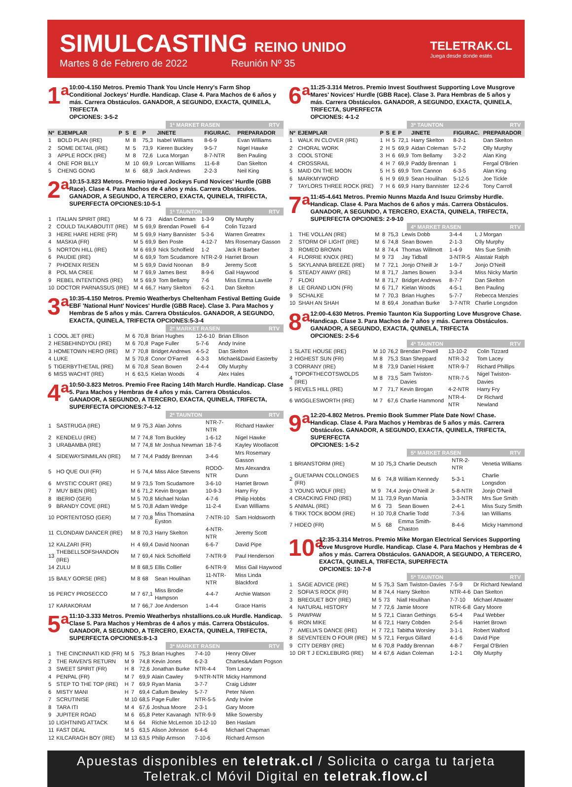SIMULCASTING REINO UNIDO
Martes 8 de Febrero de 2022 Reunión Nº 35
TELETRAK.CL
Juega desde donde estés
1ª
10:00-4.150 Metros. Premio Thank You Uncle Henry's Farm Shop Conditional Jockeys' Hurdle. Handicap. Clase 4. Para Machos de 6 años y más. Carrera Obstáculos. GANADOR, A SEGUNDO, EXACTA, QUINELA, TRIFECTA
OPCIONES: 3-5-2
1ª MARKET RASEN RTV
| Nº | EJEMPLAR | P | S | E | P | JINETE | FIGURAC. | PREPARADOR |
| --- | --- | --- | --- | --- | --- | --- | --- | --- |
| 1 | BOLD PLAN (IRE) | | M | 8 | 75,3 | Isabel Williams | 8-6-9 | Evan Williams |
| 2 | SOME DETAIL (IRE) | | M | 5 | 73,9 | Kieren Buckley | 9-5-7 | Nigel Hawke |
| 3 | APPLE ROCK (IRE) | | M | 8 | 72,6 | Luca Morgan | 8-7-NTR | Ben Pauling |
| 4 | ONE FOR BILLY | | M | 10 | 69,9 | Lorcan Williams | 11-6-8 | Dan Skelton |
| 5 | CHENG GONG | | M | 6 | 68,9 | Jack Andrews | 2-2-3 | Neil King |
2ª
10:15-3.823 Metros. Premio Injured Jockeys Fund Novices' Hurdle (GBB Race). Clase 4. Para Machos de 4 años y más. Carrera Obstáculos. GANADOR, A SEGUNDO, A TERCERO, EXACTA, QUINELA, TRIFECTA, SUPERFECTA OPCIONES:10-5-1
1ª TAUNTON RTV
| 1 | ITALIAN SPIRIT (IRE) | M | 6 | 73 | Aidan Coleman | 1-3-9 | Olly Murphy |
| 2 | COULD TALKABOUTIT (IRE) | M | 5 | 69,9 | Brendan Powell | 6-4 | Colin Tizzard |
| 3 | HERE HARE HERE (FR) | M | 5 | 69,9 | Harry Bannister | 5-3-6 | Warren Greatrex |
| 4 | MASKIA (FR) | M | 5 | 69,9 | Ben Poste | 4-12-7 | Mrs Rosemary Gasson |
| 5 | NORTON HILL (IRE) | M | 6 | 69,9 | Nick Scholfield | 1-2 | Jack R Barber |
| 6 | PAUDIE (IRE) | M | 6 | 69,9 | Tom Scudamore | NTR-2-9 | Harriet Brown |
| 7 | PHOENIX RISEN | M | 5 | 69,9 | David Noonan | 8-9 | Jeremy Scott |
| 8 | POL MA CREE | M | 7 | 69,9 | James Best | 8-9-6 | Gail Haywood |
| 9 | REBEL INTENTIONS (IRE) | M | 5 | 69,9 | Tom Bellamy | 7-6 | Miss Emma Lavelle |
| 10 | DOCTOR PARNASSUS (IRE) | M | 4 | 66,7 | Harry Skelton | 6-2-1 | Dan Skelton |
3ª
10:35-4.150 Metros. Premio Weatherbys Cheltenham Festival Betting Guide EBF 'National Hunt' Novices' Hurdle (GBB Race). Clase 3. Para Machos y Hembras de 5 años y más. Carrera Obstáculos. GANADOR, A SEGUNDO, EXACTA, QUINELA, TRIFECTA OPCIONES:5-3-4
2ª MARKET RASEN RTV
| 1 | COOL JET (IRE) | M | 6 | 70,8 | Brian Hughes | 12-6-10 | Brian Ellison |
| 2 | HESBEHINDYOU (IRE) | M | 6 | 70,8 | Page Fuller | 5-7-6 | Andy Irvine |
| 3 | HOMETOWN HERO (IRE) | M | 7 | 70,8 | Bridget Andrews | 4-5-2 | Dan Skelton |
| 4 | LUKE | M | 5 | 70,8 | Conor O'Farrell | 4-3-3 | Michael&David Easterby |
| 5 | TIGERBYTHETAIL (IRE) | M | 6 | 70,8 | Sean Bowen | 2-4-4 | Olly Murphy |
| 6 | MISS WACHIT (IRE) | H | 6 | 63,5 | Kielan Woods | 4 | Alex Hales |
4ª
10:50-3.823 Metros. Premio Free Racing 14th March Hurdle. Handicap. Clase 5. Para Machos y Hembras de 4 años y más. Carrera Obstáculos. GANADOR, A SEGUNDO, A TERCERO, EXACTA, QUINELA, TRIFECTA, SUPERFECTA OPCIONES:7-4-12
2ª TAUNTON RTV
| 1 | SASTRUGA (IRE) | M | 9 | 75,3 | Alan Johns | NTR-7-NTR | Richard Hawker |
| 2 | KENDELU (IRE) | M | 7 | 74,8 | Tom Buckley | 1-6-12 | Nigel Hawke |
| 3 | URABAMBA (IRE) | M | 7 | 74,8 | Mr Joshua Newman | 18-7-6 | Kayley Woollacott |
| 4 | SIDEWAYSINMILAN (IRE) | M | 7 | 74,4 | Paddy Brennan | 3-4-6 | Mrs Rosemary Gasson |
| 5 | HO QUE OUI (FR) | H | 5 | 74,4 | Miss Alice Stevens | RODÓ-NTR | Mrs Alexandra Dunn |
| 6 | MYSTIC COURT (IRE) | M | 9 | 73,5 | Tom Scudamore | 3-6-10 | Harriet Brown |
| 7 | MUY BIEN (IRE) | M | 6 | 71,2 | Kevin Brogan | 10-9-3 | Harry Fry |
| 8 | IBERIO (GER) | M | 5 | 70,8 | Michael Nolan | 4-7-6 | Philip Hobbs |
| 9 | BRANDY COVE (IRE) | M | 5 | 70,8 | Adam Wedge | 11-2-4 | Evan Williams |
| 10 | PORTENTOSO (GER) | M | 7 | 70,8 | Miss Thomasina Eyston | 7-NTR-10 | Sam Holdsworth |
| 11 | CLONDAW DANCER (IRE) | M | 8 | 70,3 | Harry Skelton | 4-NTR-NTR | Jeremy Scott |
| 12 | KALZARI (FR) | H | 4 | 69,4 | David Noonan | 6-6-7 | David Pipe |
| 13 | THEBELLSOFSHANDON (IRE) | M | 7 | 69,4 | Nick Scholfield | 7-NTR-9 | Paul Henderson |
| 14 | ZULU | M | 8 | 68,5 | Ellis Collier | 6-NTR-9 | Miss Gail Haywood |
| 15 | BAILY GORSE (IRE) | M | 8 | 68 | Sean Houlihan | 11-NTR-NTR | Miss Linda Blackford |
| 16 | PERCY PROSECCO | M | 7 | 67,1 | Miss Brodie Hampson | 4-4-7 | Archie Watson |
| 17 | KARAKORAM | M | 7 | 66,7 | Joe Anderson | 1-4-4 | Grace Harris |
5ª
11:10-3.333 Metros. Premio Weatherbys nhstallions.co.uk Hurdle. Handicap. Clase 5. Para Machos y Hembras de 4 años y más. Carrera Obstáculos. GANADOR, A SEGUNDO, A TERCERO, EXACTA, QUINELA, TRIFECTA, SUPERFECTA OPCIONES:8-1-3
3ª MARKET RASEN RTV
| 1 | THE CINCINNATI KID (FR) | M | 5 | 75,3 | Brian Hughes | 7-4-10 | Henry Oliver |
| 2 | THE RAVEN'S RETURN | M | 9 | 74,8 | Kevin Jones | 6-2-3 | Charles&Adam Pogson |
| 3 | SWEET SPIRIT (FR) | H | 8 | 72,6 | Jonathan Burke | NTR-4-4 | Tom Lacey |
| 4 | PENPAL (FR) | M | 7 | 69,9 | Alain Cawley | 9-NTR-NTR | Micky Hammond |
| 5 | STEP TO THE TOP (IRE) | H | 7 | 69,9 | Ryan Mania | 3-7-7 | Craig Lidster |
| 6 | MISTY MANI | H | 7 | 69,4 | Callum Bewley | 5-7-7 | Peter Niven |
| 7 | SCRUTINISE | M | 10 | 68,5 | Page Fuller | NTR-5-5 | Andy Irvine |
| 8 | TARA ITI | M | 4 | 67,6 | Joshua Moore | 2-3-1 | Gary Moore |
| 9 | JUPITER ROAD | M | 6 | 65,8 | Peter Kavanagh | NTR-9-9 | Mike Sowersby |
| 10 | LIGHTNING ATTACK | M | 6 | 64 | Richie McLernon | 10-12-10 | Ben Haslam |
| 11 | FAST DEAL | M | 5 | 63,5 | Alison Johnson | 6-4-6 | Michael Chapman |
| 12 | KILCARAGH BOY (IRE) | M | 13 | 63,5 | Philip Armson | 7-10-6 | Richard Armson |
6ª
11:25-3.314 Metros. Premio Invest Southwest Supporting Love Musgrove Mares' Novices' Hurdle (GBB Race). Clase 3. Para Hembras de 5 años y más. Carrera Obstáculos. GANADOR, A SEGUNDO, EXACTA, QUINELA, TRIFECTA, SUPERFECTA
OPCIONES: 4-1-2
3ª TAUNTON RTV
| Nº | EJEMPLAR | P | S | E | P | JINETE | FIGURAC. | PREPARADOR |
| --- | --- | --- | --- | --- | --- | --- | --- | --- |
| 1 | WALK IN CLOVER (IRE) | 1 | H | 5 | 72,1 | Harry Skelton | 8-2-1 | Dan Skelton |
| 2 | CHORAL WORK | 2 | H | 5 | 69,9 | Aidan Coleman | 5-7-2 | Olly Murphy |
| 3 | COOL STONE | 3 | H | 6 | 69,9 | Tom Bellamy | 3-2-2 | Alan King |
| 4 | CROSSRAIL | 4 | H | 7 | 69,9 | Paddy Brennan | 1 | Fergal O'Brien |
| 5 | MAID ON THE MOON | 5 | H | 5 | 69,9 | Tom Cannon | 6-3-5 | Alan King |
| 6 | MARKMYWORD | 6 | H | 9 | 69,9 | Sean Houlihan | 5-12-5 | Joe Tickle |
| 7 | TAYLORS THREE ROCK (IRE) | 7 | H | 6 | 69,9 | Harry Bannister | 12-2-6 | Tony Carroll |
7ª
11:45-4.641 Metros. Premio Nunns Mazda And Isuzu Grimsby Hurdle. Handicap. Clase 4. Para Machos de 6 años y más. Carrera Obstáculos. GANADOR, A SEGUNDO, A TERCERO, EXACTA, QUINELA, TRIFECTA, SUPERFECTA OPCIONES: 2-9-10
4ª MARKET RASEN RTV
| 1 | THE VOLLAN (IRE) | M | 8 | 75,3 | Lewis Dobb | 3-4-4 | L J Morgan |
| 2 | STORM OF LIGHT (IRE) | M | 6 | 74,8 | Sean Bowen | 2-1-3 | Olly Murphy |
| 3 | ROMEO BROWN | M | 8 | 74,4 | Thomas Willmott | 1-4-9 | Mrs Sue Smith |
| 4 | FLORRIE KNOX (IRE) | M | 9 | 73 | Jay Tidball | 3-NTR-5 | Alastair Ralph |
| 5 | SKYLANNA BREEZE (IRE) | M | 7 | 72,1 | Jonjo O'Neill Jr | 1-9-7 | Jonjo O'Neill |
| 6 | STEADY AWAY (IRE) | M | 8 | 71,7 | James Bowen | 3-3-4 | Miss Nicky Martin |
| 7 | FLOKI | M | 8 | 71,7 | Bridget Andrews | 8-7-7 | Dan Skelton |
| 8 | LE GRAND LION (FR) | M | 6 | 71,7 | Kielan Woods | 4-5-1 | Ben Pauling |
| 9 | SCHALKE | M | 7 | 70,3 | Brian Hughes | 5-7-7 | Rebecca Menzies |
| 10 | SHAH AN SHAH | M | 8 | 69,4 | Jonathan Burke | 3-7-NTR | Charlie Longsdon |
8ª
12:00-4.630 Metros. Premio Taunton Kia Supporting Love Musgrove Chase. Handicap. Clase 3. Para Machos de 7 años y más. Carrera Obstáculos. GANADOR, A SEGUNDO, EXACTA, QUINELA, TRIFECTA
OPCIONES: 2-5-6
4ª TAUNTON RTV
| 1 | SLATE HOUSE (IRE) | M | 10 | 76,2 | Brendan Powell | 13-10-2 | Colin Tizzard |
| 2 | HIGHEST SUN (FR) | M | 8 | 75,3 | Stan Sheppard | NTR-3-2 | Tom Lacey |
| 3 | CORRANY (IRE) | M | 8 | 73,9 | Daniel Hiskett | NTR-9-7 | Richard Phillips |
| 4 | TOPOFTHECOTSWOLDS (IRE) | M | 8 | 73,5 | Sam Twiston-Davies | NTR-7-5 | Nigel Twiston-Davies |
| 5 | REVELS HILL (IRE) | M | 7 | 71,7 | Kevin Brogan | 4-2-NTR | Harry Fry |
| 6 | WIGGLESWORTH (IRE) | M | 7 | 67,6 | Charlie Hammond | NTR-4-NTR | Dr Richard Newland |
9ª
12:20-4.802 Metros. Premio Book Summer Plate Date Now! Chase. Handicap. Clase 4. Para Machos y Hembras de 5 años y más. Carrera Obstáculos. GANADOR, A SEGUNDO, EXACTA, QUINELA, TRIFECTA, SUPERFECTA
OPCIONES: 1-5-2
5ª MARKET RASEN RTV
| 1 | BRIANSTORM (IRE) | M | 10 | 75,3 | Charlie Deutsch | NTR-2-NTR | Venetia Williams |
| 2 | GUETAPAN COLLONGES (FR) | M | 6 | 74,8 | William Kennedy | 5-3-1 | Charlie Longsdon |
| 3 | YOUNG WOLF (IRE) | M | 9 | 74,4 | Jonjo O'Neill Jr | 5-8-NTR | Jonjo O'Neill |
| 4 | CRACKING FIND (IRE) | M | 11 | 73,9 | Ryan Mania | 3-3-NTR | Mrs Sue Smith |
| 5 | ANIMAL (IRE) | M | 6 | 73 | Sean Bowen | 2-4-1 | Miss Suzy Smith |
| 6 | TIKK TOCK BOOM (IRE) | H | 10 | 70,8 | Charlie Todd | 7-3-6 | Ian Williams |
| 7 | HIDEO (FR) | M | 5 | 68 | Emma Smith-Chaston | 8-4-6 | Micky Hammond |
10ª
12:35-3.314 Metros. Premio Mike Morgan Electrical Services Supporting Love Musgrove Hurdle. Handicap. Clase 4. Para Machos y Hembras de 4 años y más. Carrera Obstáculos. GANADOR, A SEGUNDO, A TERCERO, EXACTA, QUINELA, TRIFECTA, SUPERFECTA
OPCIONES: 10-7-8
5ª TAUNTON RTV
| 1 | SAGE ADVICE (IRE) | M | 5 | 75,3 | Sam Twiston-Davies | 7-5-9 | Dr Richard Newland |
| 2 | SOFIA'S ROCK (FR) | M | 8 | 74,4 | Harry Skelton | NTR-4-6 | Dan Skelton |
| 3 | BREGUET BOY (IRE) | M | 5 | 73 | Niall Houlihan | 7-7-10 | Michael Attwater |
| 4 | NATURAL HISTORY | M | 7 | 72,6 | Jamie Moore | NTR-6-8 | Gary Moore |
| 5 | PAWPAW | M | 5 | 72,1 | Ciaran Gethings | 6-5-4 | Paul Webber |
| 6 | IRON MIKE | M | 6 | 72,1 | Harry Cobden | 2-5-6 | Harriet Brown |
| 7 | AMELIA'S DANCE (IRE) | H | 7 | 72,1 | Tabitha Worsley | 3-1-1 | Robert Walford |
| 8 | SEVENTEEN O FOUR (IRE) | M | 5 | 72,1 | Fergus Gillard | 4-1-6 | David Pipe |
| 9 | CITY DERBY (IRE) | M | 6 | 70,8 | Paddy Brennan | 4-8-7 | Fergal O'Brien |
| 10 | DR T J ECKLEBURG (IRE) | M | 4 | 67,6 | Aidan Coleman | 1-2-1 | Olly Murphy |
Apuestas disponibles en teletrak.cl / Solicita o carga tu tarjeta Teletrak.cl Móvil Digital en teletrak.flow.cl